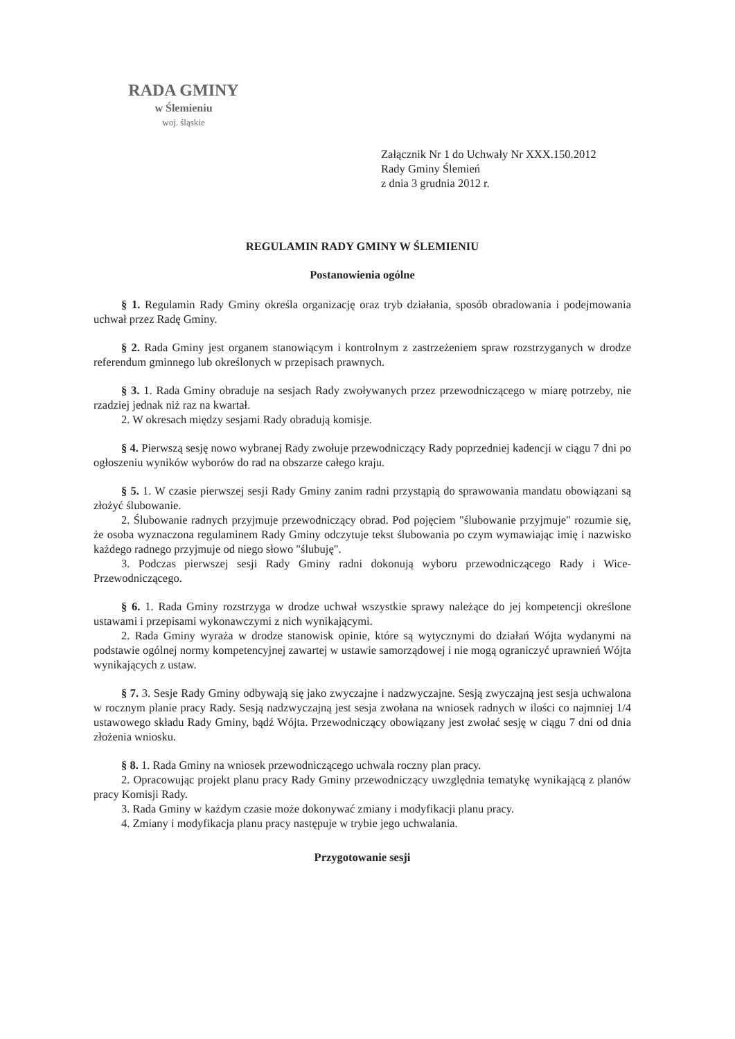RADA GMINY
w Ślemieniu
woj. śląskie
Załącznik Nr 1 do Uchwały Nr XXX.150.2012
Rady Gminy Ślemień
z dnia 3 grudnia 2012 r.
REGULAMIN RADY GMINY W ŚLEMIENIU
Postanowienia ogólne
§ 1. Regulamin Rady Gminy określa organizację oraz tryb działania, sposób obradowania i podejmowania uchwał przez Radę Gminy.
§ 2. Rada Gminy jest organem stanowiącym i kontrolnym z zastrzeżeniem spraw rozstrzyganych w drodze referendum gminnego lub określonych w przepisach prawnych.
§ 3. 1. Rada Gminy obraduje na sesjach Rady zwoływanych przez przewodniczącego w miarę potrzeby, nie rzadziej jednak niż raz na kwartał.
2. W okresach między sesjami Rady obradują komisje.
§ 4. Pierwszą sesję nowo wybranej Rady zwołuje przewodniczący Rady poprzedniej kadencji w ciągu 7 dni po ogłoszeniu wyników wyborów do rad na obszarze całego kraju.
§ 5. 1. W czasie pierwszej sesji Rady Gminy zanim radni przystąpią do sprawowania mandatu obowiązani są złożyć ślubowanie.
2. Ślubowanie radnych przyjmuje przewodniczący obrad. Pod pojęciem "ślubowanie przyjmuje" rozumie się, że osoba wyznaczona regulaminem Rady Gminy odczytuje tekst ślubowania po czym wymawiając imię i nazwisko każdego radnego przyjmuje od niego słowo "ślubuję".
3. Podczas pierwszej sesji Rady Gminy radni dokonują wyboru przewodniczącego Rady i Wice-Przewodniczącego.
§ 6. 1. Rada Gminy rozstrzyga w drodze uchwał wszystkie sprawy należące do jej kompetencji określone ustawami i przepisami wykonawczymi z nich wynikającymi.
2. Rada Gminy wyraża w drodze stanowisk opinie, które są wytycznymi do działań Wójta wydanymi na podstawie ogólnej normy kompetencyjnej zawartej w ustawie samorządowej i nie mogą ograniczyć uprawnień Wójta wynikających z ustaw.
§ 7. 3. Sesje Rady Gminy odbywają się jako zwyczajne i nadzwyczajne. Sesją zwyczajną jest sesja uchwalona w rocznym planie pracy Rady. Sesją nadzwyczajną jest sesja zwołana na wniosek radnych w ilości co najmniej 1/4 ustawowego składu Rady Gminy, bądź Wójta. Przewodniczący obowiązany jest zwołać sesję w ciągu 7 dni od dnia złożenia wniosku.
§ 8. 1. Rada Gminy na wniosek przewodniczącego uchwala roczny plan pracy.
2. Opracowując projekt planu pracy Rady Gminy przewodniczący uwzględnia tematykę wynikającą z planów pracy Komisji Rady.
3. Rada Gminy w każdym czasie może dokonywać zmiany i modyfikacji planu pracy.
4. Zmiany i modyfikacja planu pracy następuje w trybie jego uchwalania.
Przygotowanie sesji